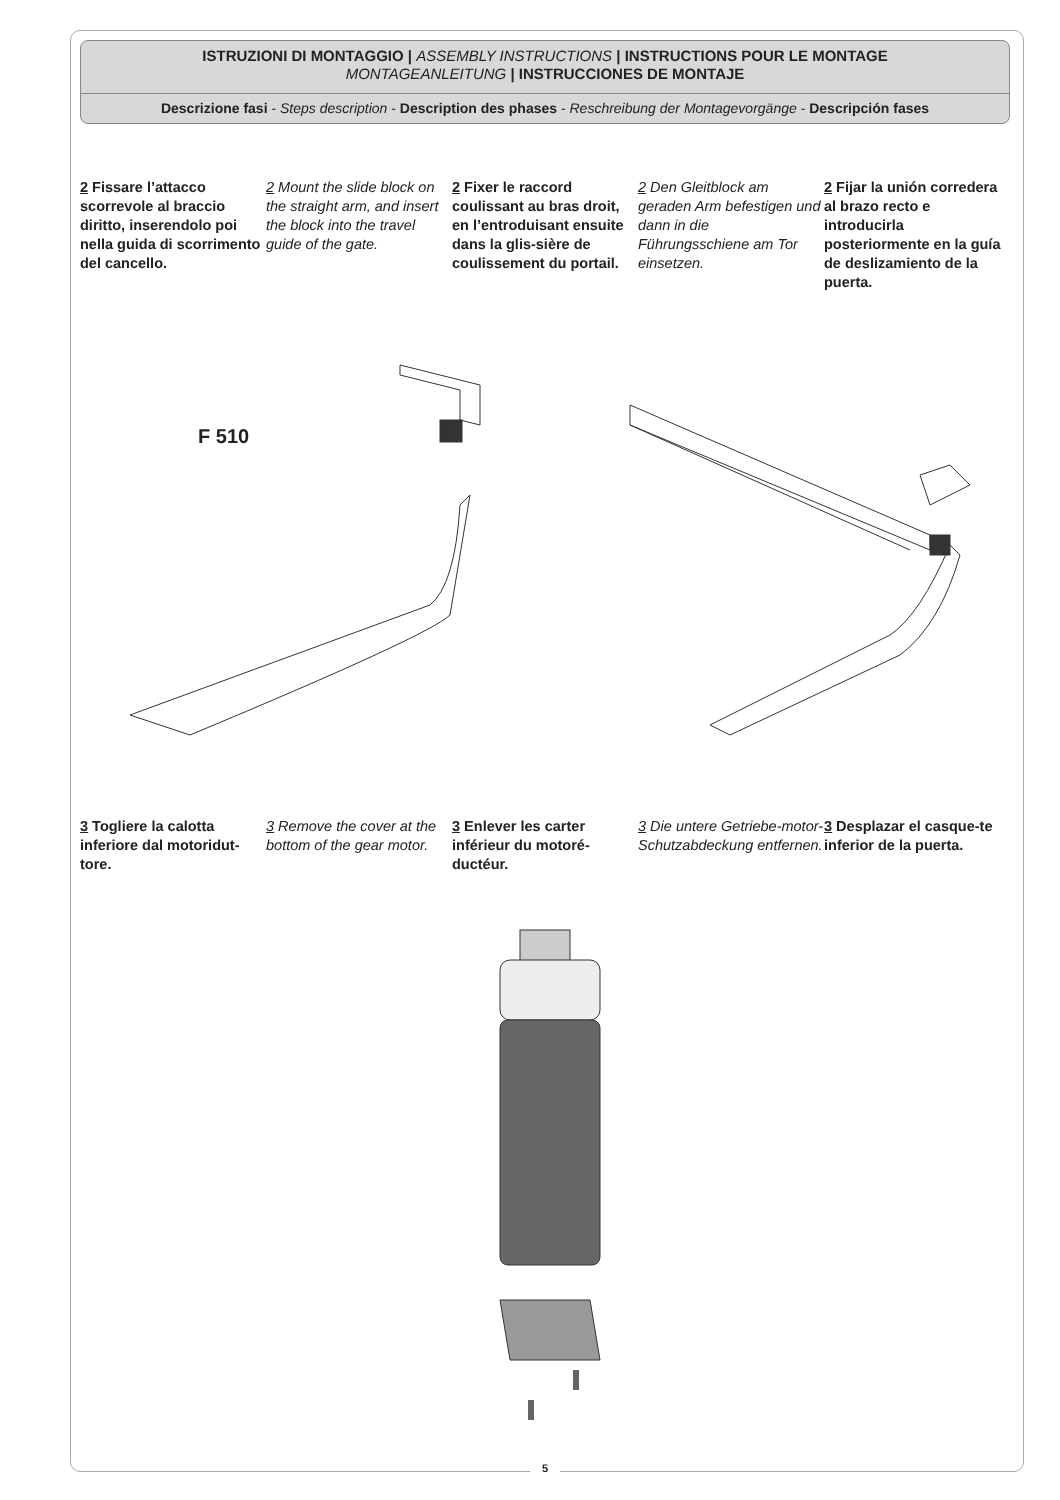ISTRUZIONI DI MONTAGGIO | ASSEMBLY INSTRUCTIONS | INSTRUCTIONS POUR LE MONTAGE
MONTAGEANLEITUNG | INSTRUCCIONES DE MONTAJE
Descrizione fasi - Steps description - Description des phases - Reschreibung der Montagevorgänge - Descripción fases
2 Fissare l’attacco scorrevole al braccio diritto, inserendolo poi nella guida di scorrimento del cancello.
2 Mount the slide block on the straight arm, and insert the block into the travel guide of the gate.
2 Fixer le raccord coulissant au bras droit, en l’entroduisant ensuite dans la glis-sière de coulissement du portail.
2 Den Gleitblock am geraden Arm befestigen und dann in die Führungsschiene am Tor einsetzen.
2 Fijar la unión corredera al brazo recto e introducirla posteriormente en la guía de deslizamiento de la puerta.
F 510
3 Togliere la calotta inferiore dal motoridut-tore.
3 Remove the cover at the bottom of the gear motor.
3 Enlever les carter inférieur du motoré-ductéur.
3 Die untere Getriebe-motor-Schutzabdeckung entfernen.
3 Desplazar el casque-te inferior de la puerta.
5